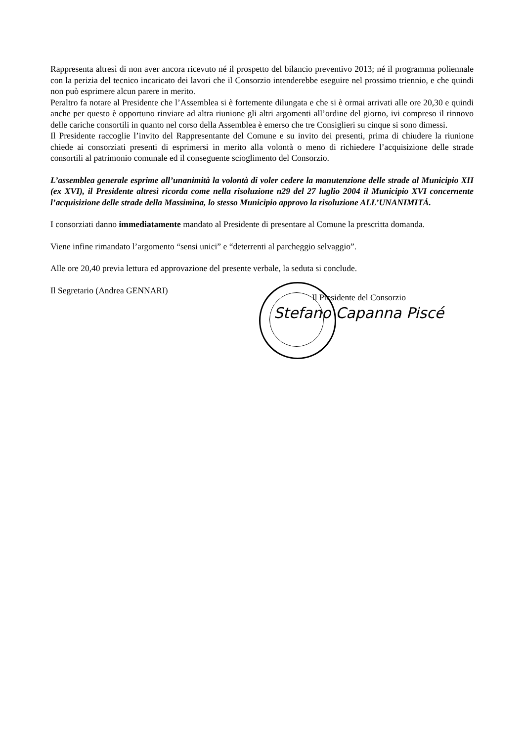Rappresenta altresì di non aver ancora ricevuto né il prospetto del bilancio preventivo 2013; né il programma poliennale con la perizia del tecnico incaricato dei lavori che il Consorzio intenderebbe eseguire nel prossimo triennio, e che quindi non può esprimere alcun parere in merito.
Peraltro fa notare al Presidente che l’Assemblea si è fortemente dilungata e che si è ormai arrivati alle ore 20,30 e quindi anche per questo è opportuno rinviare ad altra riunione gli altri argomenti all’ordine del giorno, ivi compreso il rinnovo delle cariche consortili in quanto nel corso della Assemblea è emerso che tre Consiglieri su cinque si sono dimessi.
Il Presidente raccoglie l’invito del Rappresentante del Comune e su invito dei presenti, prima di chiudere la riunione chiede ai consorziati presenti di esprimersi in merito alla volontà o meno di richiedere l’acquisizione delle strade consortili al patrimonio comunale ed il conseguente scioglimento del Consorzio.
L’assemblea generale esprime all’unanimità la volontà di voler cedere la manutenzione delle strade al Municipio XII (ex XVI), il Presidente altresì ricorda come nella risoluzione n29 del 27 luglio 2004 il Municipio XVI concernente l’acquisizione delle strade della Massimina, lo stesso Municipio approvo la risoluzione ALL’UNANIMITÁ.
I consorziati danno immediatamente mandato al Presidente di presentare al Comune la prescritta domanda.
Viene infine rimandato l’argomento “sensi unici” e “deterrenti al parcheggio selvaggio”.
Alle ore 20,40 previa lettura ed approvazione del presente verbale, la seduta si conclude.
Il Segretario (Andrea GENNARI)
Il Presidente del Consorzio
Stefano Capanna Piscé